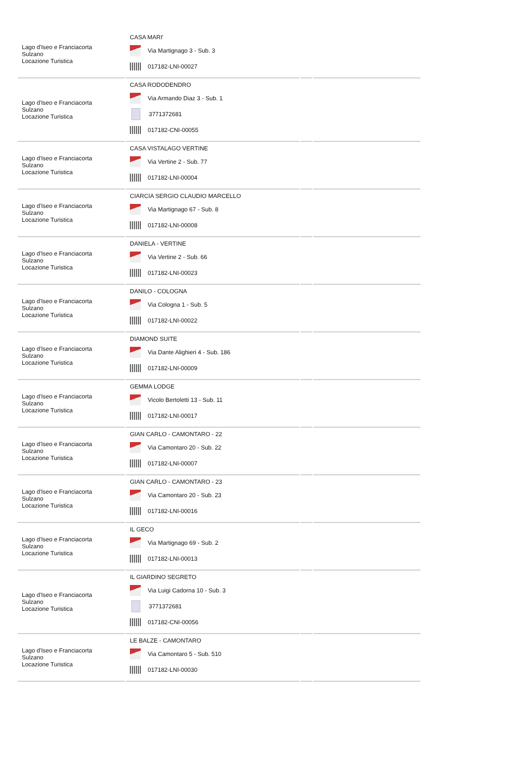| Lago d'Iseo e Franciacorta Sulzano Locazione Turistica | CASA MARI' Via Martignago 3 - Sub. 3 017182-LNI-00027 | | |
| Lago d'Iseo e Franciacorta Sulzano Locazione Turistica | CASA RODODENDRO Via Armando Diaz 3 - Sub. 1 3771372681 017182-CNI-00055 | | |
| Lago d'Iseo e Franciacorta Sulzano Locazione Turistica | CASA VISTALAGO VERTINE Via Vertine 2 - Sub. 77 017182-LNI-00004 | | |
| Lago d'Iseo e Franciacorta Sulzano Locazione Turistica | CIARCIA SERGIO CLAUDIO MARCELLO Via Martignago 67 - Sub. 8 017182-LNI-00008 | | |
| Lago d'Iseo e Franciacorta Sulzano Locazione Turistica | DANIELA - VERTINE Via Vertine 2 - Sub. 66 017182-LNI-00023 | | |
| Lago d'Iseo e Franciacorta Sulzano Locazione Turistica | DANILO - COLOGNA Via Cologna 1 - Sub. 5 017182-LNI-00022 | | |
| Lago d'Iseo e Franciacorta Sulzano Locazione Turistica | DIAMOND SUITE Via Dante Alighieri 4 - Sub. 186 017182-LNI-00009 | | |
| Lago d'Iseo e Franciacorta Sulzano Locazione Turistica | GEMMA LODGE Vicolo Bertoletti 13 - Sub. 11 017182-LNI-00017 | | |
| Lago d'Iseo e Franciacorta Sulzano Locazione Turistica | GIAN CARLO - CAMONTARO - 22 Via Camontaro 20 - Sub. 22 017182-LNI-00007 | | |
| Lago d'Iseo e Franciacorta Sulzano Locazione Turistica | GIAN CARLO - CAMONTARO - 23 Via Camontaro 20 - Sub. 23 017182-LNI-00016 | | |
| Lago d'Iseo e Franciacorta Sulzano Locazione Turistica | IL GECO Via Martignago 69 - Sub. 2 017182-LNI-00013 | | |
| Lago d'Iseo e Franciacorta Sulzano Locazione Turistica | IL GIARDINO SEGRETO Via Luigi Cadorna 10 - Sub. 3 3771372681 017182-CNI-00056 | | |
| Lago d'Iseo e Franciacorta Sulzano Locazione Turistica | LE BALZE - CAMONTARO Via Camontaro 5 - Sub. 510 017182-LNI-00030 | | |